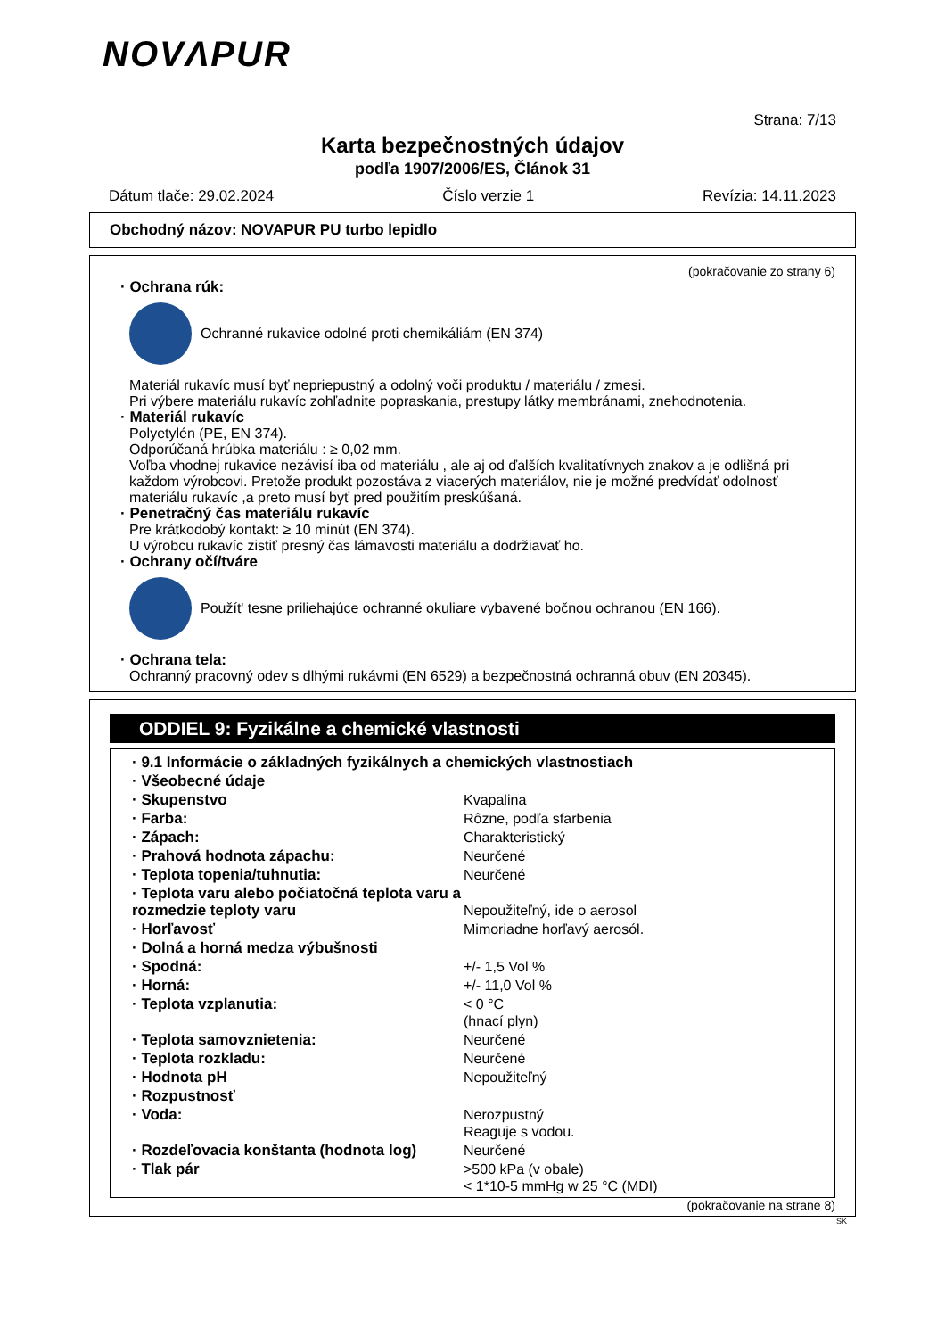NOVΛPUR
Strana: 7/13
Karta bezpečnostných údajov
podľa 1907/2006/ES, Článok 31
Dátum tlače: 29.02.2024 Číslo verzie 1 Revízia: 14.11.2023
Obchodný názov: NOVAPUR PU turbo lepidlo
(pokračovanie zo strany 6)
· Ochrana rúk:
Ochranné rukavice odolné proti chemikáliám (EN 374)
Materiál rukavíc musí byť nepriepustný a odolný voči produktu / materiálu / zmesi.
Pri výbere materiálu rukavíc zohľadnite popraskania, prestupy látky membránami, znehodnotenia.
· Materiál rukavíc
Polyetylén (PE, EN 374).
Odporúčaná hrúbka materiálu : ≥ 0,02 mm.
Voľba vhodnej rukavice nezávisí iba od materiálu , ale aj od ďalších kvalitatívnych znakov a je odlišná pri každom výrobcovi. Pretože produkt pozostáva z viacerých materiálov, nie je možné predvídať odolnosť materiálu rukavíc ,a preto musí byť pred použitím preskúšaná.
· Penetračný čas materiálu rukavíc
Pre krátkodobý kontakt: ≥ 10 minút (EN 374).
U výrobcu rukavíc zistiť presný čas lámavosti materiálu a dodržiavať ho.
· Ochrany očí/tváre
Použít' tesne priliehajúce ochranné okuliare vybavené bočnou ochranou (EN 166).
· Ochrana tela:
Ochranný pracovný odev s dlhými rukávmi (EN 6529) a bezpečnostná ochranná obuv (EN 20345).
ODDIEL 9: Fyzikálne a chemické vlastnosti
| · 9.1 Informácie o základných fyzikálnych a chemických vlastnostiach | |
| · Všeobecné údaje | |
| · Skupenstvo | Kvapalina |
| · Farba: | Rôzne, podľa sfarbenia |
| · Zápach: | Charakteristický |
| · Prahová hodnota zápachu: | Neurčené |
| · Teplota topenia/tuhnutia: | Neurčené |
| · Teplota varu alebo počiatočná teplota varu a rozmedzie teploty varu | Nepoužiteľný, ide o aerosol |
| · Horľavosť | Mimoriadne horľavý aerosól. |
| · Dolná a horná medza výbušnosti | |
| · Spodná: | +/- 1,5 Vol % |
| · Horná: | +/- 11,0 Vol % |
| · Teplota vzplanutia: | < 0 °C (hnací plyn) |
| · Teplota samovznietenia: | Neurčené |
| · Teplota rozkladu: | Neurčené |
| · Hodnota pH | Nepoužiteľný |
| · Rozpustnosť | |
| · Voda: | Nerozpustný Reaguje s vodou. |
| · Rozdeľovacia konštanta (hodnota log) | Neurčené |
| · Tlak pár | >500 kPa (v obale) < 1*10-5 mmHg w 25 °C (MDI) |
(pokračovanie na strane 8)
SK